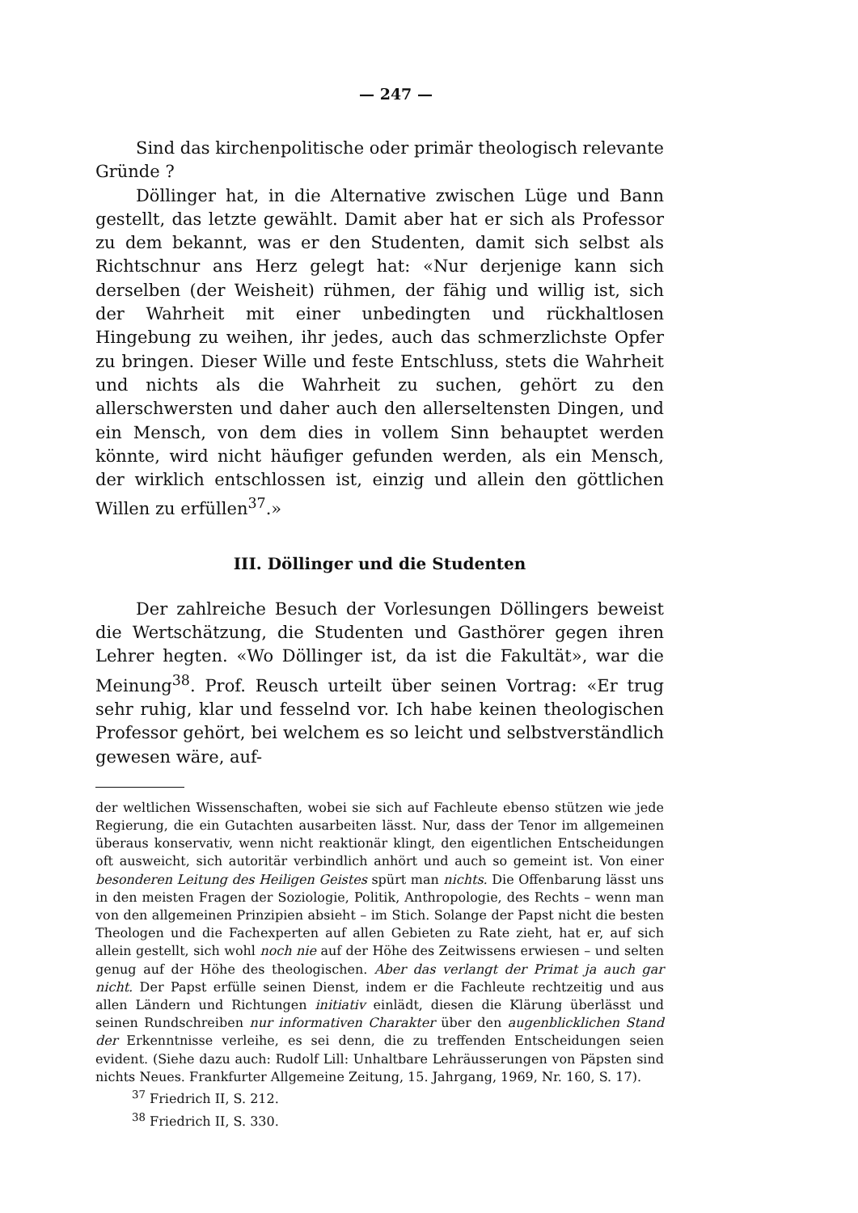— 247 —
Sind das kirchenpolitische oder primär theologisch relevante Gründe ?
Döllinger hat, in die Alternative zwischen Lüge und Bann gestellt, das letzte gewählt. Damit aber hat er sich als Professor zu dem bekannt, was er den Studenten, damit sich selbst als Richtschnur ans Herz gelegt hat: «Nur derjenige kann sich derselben (der Weisheit) rühmen, der fähig und willig ist, sich der Wahrheit mit einer unbedingten und rückhaltlosen Hingebung zu weihen, ihr jedes, auch das schmerzlichste Opfer zu bringen. Dieser Wille und feste Entschluss, stets die Wahrheit und nichts als die Wahrheit zu suchen, gehört zu den allerschwersten und daher auch den allerseltensten Dingen, und ein Mensch, von dem dies in vollem Sinn behauptet werden könnte, wird nicht häufiger gefunden werden, als ein Mensch, der wirklich entschlossen ist, einzig und allein den göttlichen Willen zu erfüllen<sup>37</sup>.»
III. Döllinger und die Studenten
Der zahlreiche Besuch der Vorlesungen Döllingers beweist die Wertschätzung, die Studenten und Gasthörer gegen ihren Lehrer hegten. «Wo Döllinger ist, da ist die Fakultät», war die Meinung<sup>38</sup>. Prof. Reusch urteilt über seinen Vortrag: «Er trug sehr ruhig, klar und fesselnd vor. Ich habe keinen theologischen Professor gehört, bei welchem es so leicht und selbstverständlich gewesen wäre, auf-
der weltlichen Wissenschaften, wobei sie sich auf Fachleute ebenso stützen wie jede Regierung, die ein Gutachten ausarbeiten lässt. Nur, dass der Tenor im allgemeinen überaus konservativ, wenn nicht reaktionär klingt, den eigentlichen Entscheidungen oft ausweicht, sich autoritär verbindlich anhört und auch so gemeint ist. Von einer besonderen Leitung des Heiligen Geistes spürt man nichts. Die Offenbarung lässt uns in den meisten Fragen der Soziologie, Politik, Anthropologie, des Rechts – wenn man von den allgemeinen Prinzipien absieht – im Stich. Solange der Papst nicht die besten Theologen und die Fachexperten auf allen Gebieten zu Rate zieht, hat er, auf sich allein gestellt, sich wohl noch nie auf der Höhe des Zeitwissens erwiesen – und selten genug auf der Höhe des theologischen. Aber das verlangt der Primat ja auch gar nicht. Der Papst erfülle seinen Dienst, indem er die Fachleute rechtzeitig und aus allen Ländern und Richtungen initiativ einlädt, diesen die Klärung überlässt und seinen Rundschreiben nur informativen Charakter über den augenblicklichen Stand der Erkenntnisse verleihe, es sei denn, die zu treffenden Entscheidungen seien evident. (Siehe dazu auch: Rudolf Lill: Unhaltbare Lehräusserungen von Päpsten sind nichts Neues. Frankfurter Allgemeine Zeitung, 15. Jahrgang, 1969, Nr. 160, S. 17).
<sup>37</sup> Friedrich II, S. 212.
<sup>38</sup> Friedrich II, S. 330.